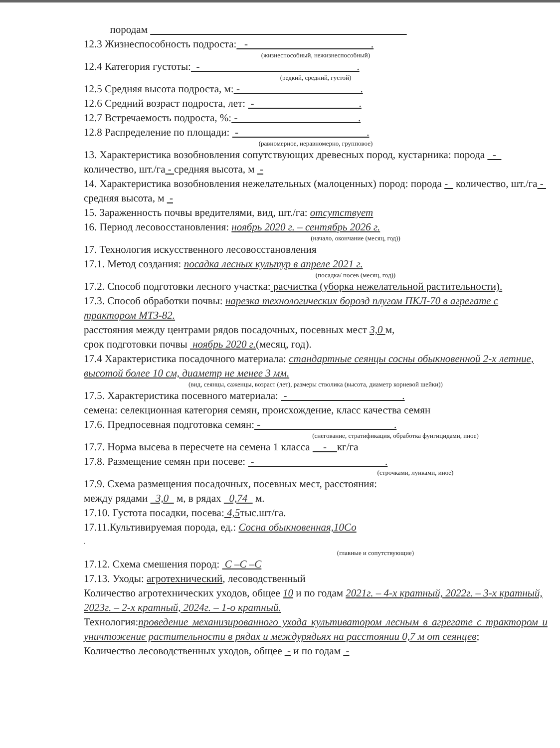породам
12.3 Жизнеспособность подроста: - .
(жизнеспособный, нежизнеспособный)
12.4 Категория густоты: - .
(редкий, средний, густой)
12.5 Средняя высота подроста, м: - .
12.6 Средний возраст подроста, лет: - .
12.7 Встречаемость подроста, %: - .
12.8 Распределение по площади: - .
(равномерное, неравномерно, групповое)
13. Характеристика возобновления сопутствующих древесных пород, кустарника: порода - количество, шт./га - средняя высота, м -
14. Характеристика возобновления нежелательных (малоценных) пород: порода - количество, шт./га - средняя высота, м -
15. Зараженность почвы вредителями, вид, шт./га: отсутствует
16. Период лесовосстановления: ноябрь 2020 г. – сентябрь 2026 г.
(начало, окончание (месяц, год))
17. Технология искусственного лесовосстановления
17.1. Метод создания: посадка лесных культур в апреле 2021 г.
(посадка/ посев (месяц, год))
17.2. Способ подготовки лесного участка: расчистка (уборка нежелательной растительности).
17.3. Способ обработки почвы: нарезка технологических борозд плугом ПКЛ-70 в агрегате с трактором МТЗ-82.
расстояния между центрами рядов посадочных, посевных мест 3,0 м,
срок подготовки почвы ноябрь 2020 г.(месяц, год).
17.4 Характеристика посадочного материала: стандартные сеянцы сосны обыкновенной 2-х летние, высотой более 10 см, диаметр не менее 3 мм.
(вид, сеянцы, саженцы, возраст (лет), размеры стволика (высота, диаметр корневой шейки))
17.5. Характеристика посевного материала: - .
семена: селекционная категория семян, происхождение, класс качества семян
17.6. Предпосевная подготовка семян: - .
(снегование, стратификация, обработка фунгицидами, иное)
17.7. Норма высева в пересчете на семена 1 класса - кг/га
17.8. Размещение семян при посеве: - .
(строчками, лунками, иное)
17.9. Схема размещения посадочных, посевных мест, расстояния:
между рядами 3,0 м, в рядах 0,74 м.
17.10. Густота посадки, посева: 4,5тыс.шт/га.
17.11.Культивируемая порода, ед.: Сосна обыкновенная,10Со
.
(главные и сопутствующие)
17.12. Схема смешения пород: С –С –С
17.13. Уходы: агротехнический, лесоводственный
Количество агротехнических уходов, общее 10 и по годам 2021г. – 4-х кратный, 2022г. – 3-х кратный, 2023г. – 2-х кратный, 2024г. – 1-о кратный.
Технология:проведение механизированного ухода культиватором лесным в агрегате с трактором и уничтожение растительности в рядах и междурядьях на расстоянии 0,7 м от сеянцев;
Количество лесоводственных уходов, общее - и по годам -